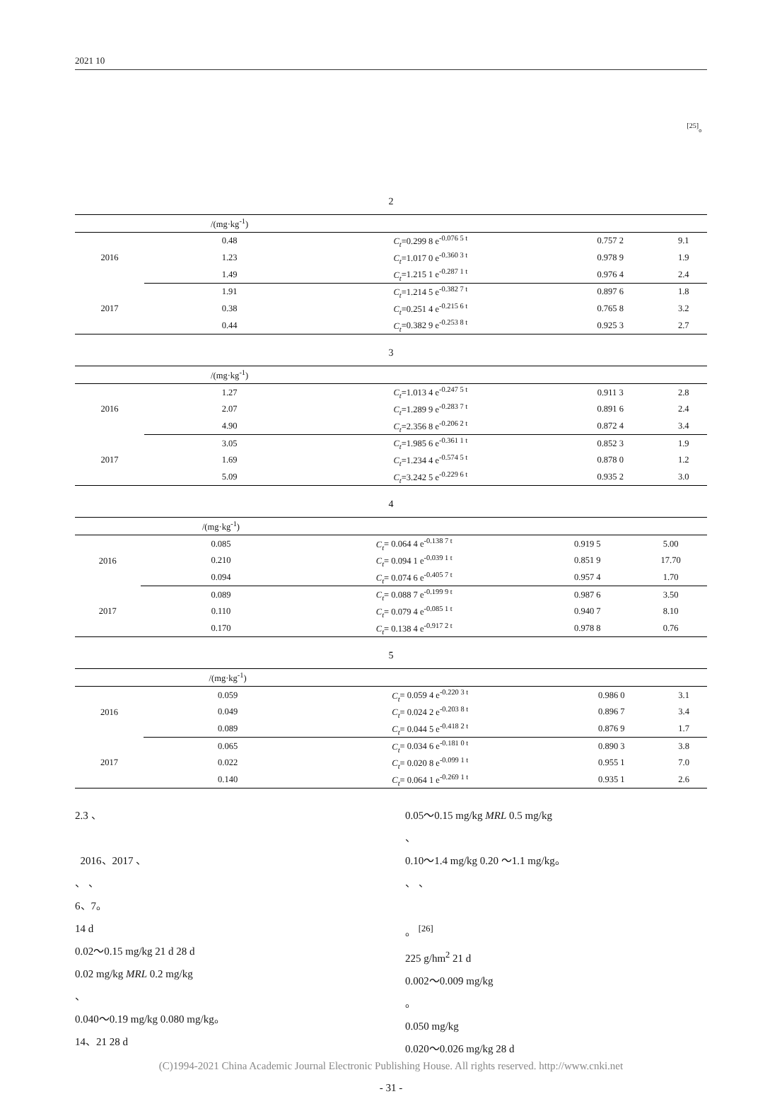2021 10
<sup>[25]</sup>。
2
| | | /(mg·kg<sup>-1</sup>) | | | |
| --- | --- | --- | --- | --- | --- |
| 2016 | | 0.48 | C<sub>t</sub> =0.299 8 e<sup>-0.076 5 t</sup> | 0.757 2 | 9.1 |
| | | 1.23 | C<sub>t</sub> =1.017 0 e<sup>-0.360 3 t</sup> | 0.978 9 | 1.9 |
| | | 1.49 | C<sub>t</sub> =1.215 1 e<sup>-0.287 1 t</sup> | 0.976 4 | 2.4 |
| 2017 | | 1.91 | C<sub>t</sub> =1.214 5 e<sup>-0.382 7 t</sup> | 0.897 6 | 1.8 |
| | | 0.38 | C<sub>t</sub> =0.251 4 e<sup>-0.215 6 t</sup> | 0.765 8 | 3.2 |
| | | 0.44 | C<sub>t</sub> =0.382 9 e<sup>-0.253 8 t</sup> | 0.925 3 | 2.7 |
3
| | | /(mg·kg<sup>-1</sup>) | | | |
| --- | --- | --- | --- | --- | --- |
| 2016 | | 1.27 | C<sub>t</sub> =1.013 4 e<sup>-0.247 5 t</sup> | 0.911 3 | 2.8 |
| | | 2.07 | C<sub>t</sub> =1.289 9 e<sup>-0.283 7 t</sup> | 0.891 6 | 2.4 |
| | | 4.90 | C<sub>t</sub> =2.356 8 e<sup>-0.206 2 t</sup> | 0.872 4 | 3.4 |
| 2017 | | 3.05 | C<sub>t</sub> =1.985 6 e<sup>-0.361 1 t</sup> | 0.852 3 | 1.9 |
| | | 1.69 | C<sub>t</sub> =1.234 4 e<sup>-0.574 5 t</sup> | 0.878 0 | 1.2 |
| | | 5.09 | C<sub>t</sub> =3.242 5 e<sup>-0.229 6 t</sup> | 0.935 2 | 3.0 |
4
| | | /(mg·kg<sup>-1</sup>) | | | |
| --- | --- | --- | --- | --- | --- |
| 2016 | | 0.085 | C<sub>t</sub> = 0.064 4 e<sup>-0.138 7 t</sup> | 0.919 5 | 5.00 |
| | | 0.210 | C<sub>t</sub> = 0.094 1 e<sup>-0.039 1 t</sup> | 0.851 9 | 17.70 |
| | | 0.094 | C<sub>t</sub> = 0.074 6 e<sup>-0.405 7 t</sup> | 0.957 4 | 1.70 |
| 2017 | | 0.089 | C<sub>t</sub> = 0.088 7 e<sup>-0.199 9 t</sup> | 0.987 6 | 3.50 |
| | | 0.110 | C<sub>t</sub> = 0.079 4 e<sup>-0.085 1 t</sup> | 0.940 7 | 8.10 |
| | | 0.170 | C<sub>t</sub> = 0.138 4 e<sup>-0.917 2 t</sup> | 0.978 8 | 0.76 |
5
| | | /(mg·kg<sup>-1</sup>) | | | |
| --- | --- | --- | --- | --- | --- |
| 2016 | | 0.059 | C<sub>t</sub> = 0.059 4 e<sup>-0.220 3 t</sup> | 0.986 0 | 3.1 |
| | | 0.049 | C<sub>t</sub> = 0.024 2 e<sup>-0.203 8 t</sup> | 0.896 7 | 3.4 |
| | | 0.089 | C<sub>t</sub> = 0.044 5 e<sup>-0.418 2 t</sup> | 0.876 9 | 1.7 |
| 2017 | | 0.065 | C<sub>t</sub> = 0.034 6 e<sup>-0.181 0 t</sup> | 0.890 3 | 3.8 |
| | | 0.022 | C<sub>t</sub> = 0.020 8 e<sup>-0.099 1 t</sup> | 0.955 1 | 7.0 |
| | | 0.140 | C<sub>t</sub> = 0.064 1 e<sup>-0.269 1 t</sup> | 0.935 1 | 2.6 |
2.3 、
2016、2017 、
、 、
6、7。
14 d
0.02～0.15 mg/kg 21 d 28 d
0.02 mg/kg MRL 0.2 mg/kg
、
0.040～0.19 mg/kg 0.080 mg/kg。
14、21 28 d
0.05～0.15 mg/kg MRL 0.5 mg/kg
、
0.10～1.4 mg/kg 0.20 ～1.1 mg/kg。
、 、
。 <sup>[26]</sup>
225 g/hm<sup>2</sup> 21 d
0.002～0.009 mg/kg
。
0.050 mg/kg
0.020～0.026 mg/kg 28 d
(C)1994-2021 China Academic Journal Electronic Publishing House. All rights reserved. http://www.cnki.net
- 31 -